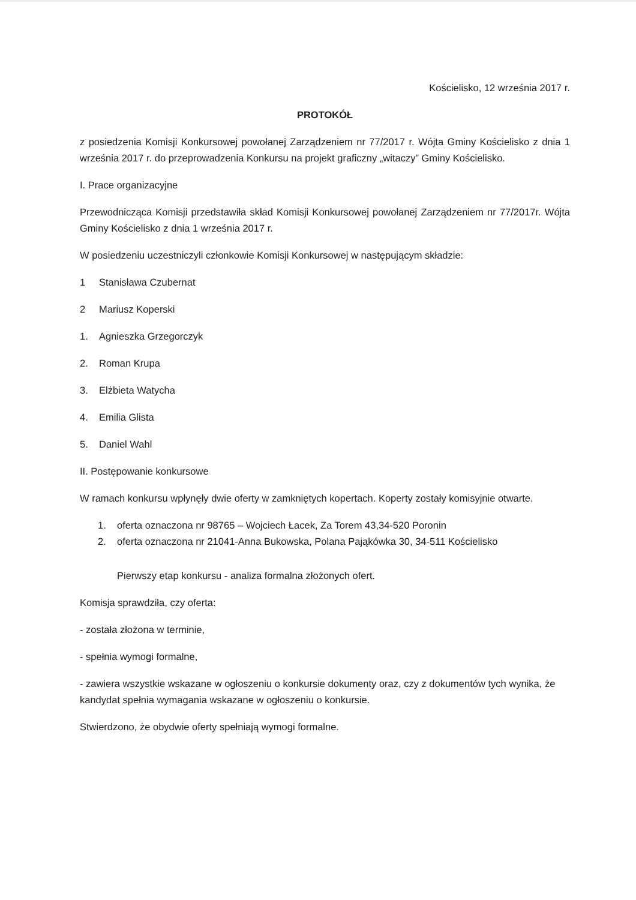Kościelisko, 12 września 2017 r.
PROTOKÓŁ
z posiedzenia Komisji Konkursowej powołanej Zarządzeniem nr 77/2017 r. Wójta Gminy Kościelisko z dnia 1 września 2017 r. do przeprowadzenia Konkursu na projekt graficzny „witaczy” Gminy Kościelisko.
I. Prace organizacyjne
Przewodnicząca Komisji przedstawiła skład Komisji Konkursowej powołanej Zarządzeniem nr 77/2017r. Wójta Gminy Kościelisko z dnia 1 września 2017 r.
W posiedzeniu uczestniczyli członkowie Komisji Konkursowej w następującym składzie:
1 Stanisława Czubernat
2 Mariusz Koperski
1. Agnieszka Grzegorczyk
2. Roman Krupa
3. Elżbieta Watycha
4. Emilia Glista
5. Daniel Wahl
II. Postępowanie konkursowe
W ramach konkursu wpłynęły dwie oferty w zamkniętych kopertach. Koperty zostały komisyjnie otwarte.
1. oferta oznaczona nr 98765 – Wojciech Łacek, Za Torem 43,34-520 Poronin
2. oferta oznaczona nr 21041-Anna Bukowska, Polana Pająkówka 30, 34-511 Kościelisko
Pierwszy etap konkursu - analiza formalna złożonych ofert.
Komisja sprawdziła, czy oferta:
- została złożona w terminie,
- spełnia wymogi formalne,
- zawiera wszystkie wskazane w ogłoszeniu o konkursie dokumenty oraz, czy z dokumentów tych wynika, że kandydat spełnia wymagania wskazane w ogłoszeniu o konkursie.
Stwierdzono, że obydwie oferty spełniają wymogi formalne.